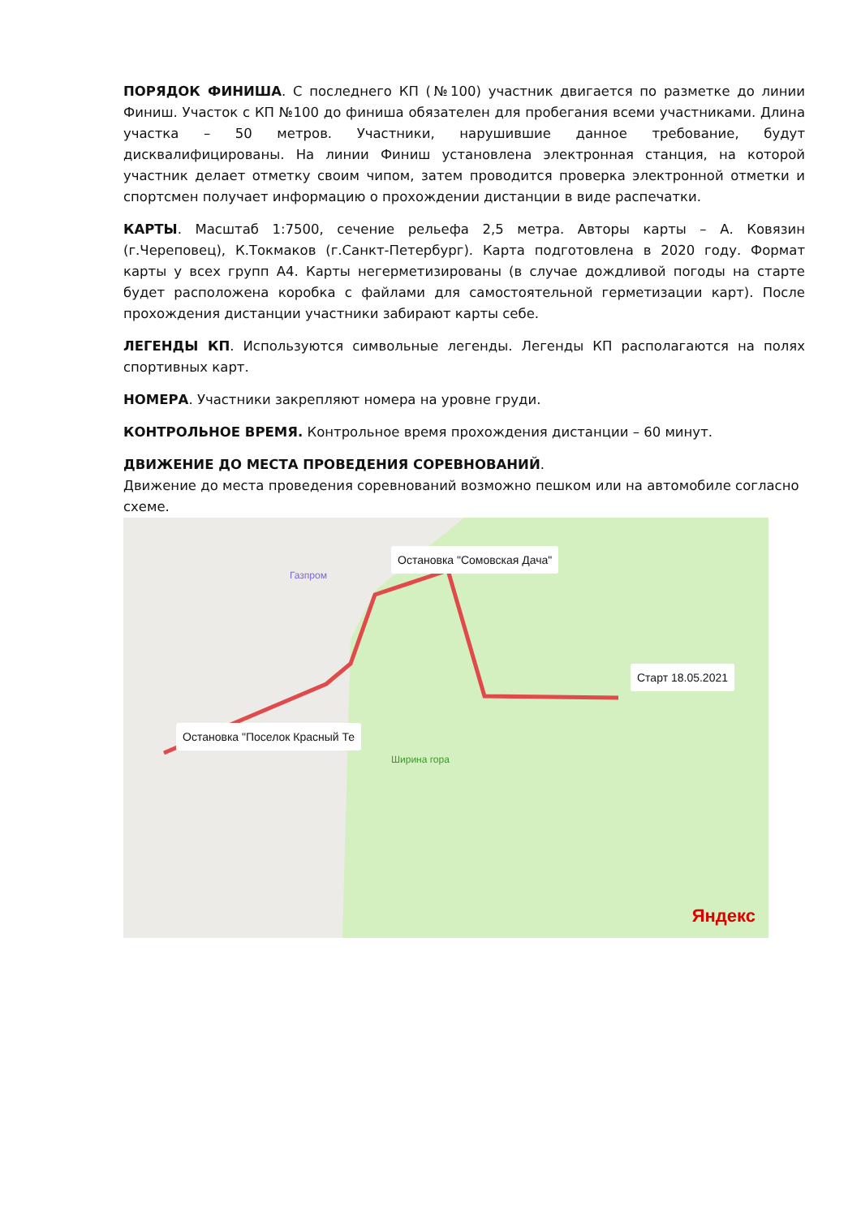ПОРЯДОК ФИНИША. С последнего КП (№100) участник двигается по разметке до линии Финиш. Участок с КП №100 до финиша обязателен для пробегания всеми участниками. Длина участка – 50 метров. Участники, нарушившие данное требование, будут дисквалифицированы. На линии Финиш установлена электронная станция, на которой участник делает отметку своим чипом, затем проводится проверка электронной отметки и спортсмен получает информацию о прохождении дистанции в виде распечатки.
КАРТЫ. Масштаб 1:7500, сечение рельефа 2,5 метра. Авторы карты – А. Ковязин (г.Череповец), К.Токмаков (г.Санкт-Петербург). Карта подготовлена в 2020 году. Формат карты у всех групп А4. Карты негерметизированы (в случае дождливой погоды на старте будет расположена коробка с файлами для самостоятельной герметизации карт). После прохождения дистанции участники забирают карты себе.
ЛЕГЕНДЫ КП. Используются символьные легенды. Легенды КП располагаются на полях спортивных карт.
НОМЕРА. Участники закрепляют номера на уровне груди.
КОНТРОЛЬНОЕ ВРЕМЯ. Контрольное время прохождения дистанции – 60 минут.
ДВИЖЕНИЕ ДО МЕСТА ПРОВЕДЕНИЯ СОРЕВНОВАНИЙ.
Движение до места проведения соревнований возможно пешком или на автомобиле согласно схеме.
Остановка "Сомовская Дача"
Старт 18.05.2021
Остановка "Поселок Красный Те
Ширина гора
Газпром
Яндекс